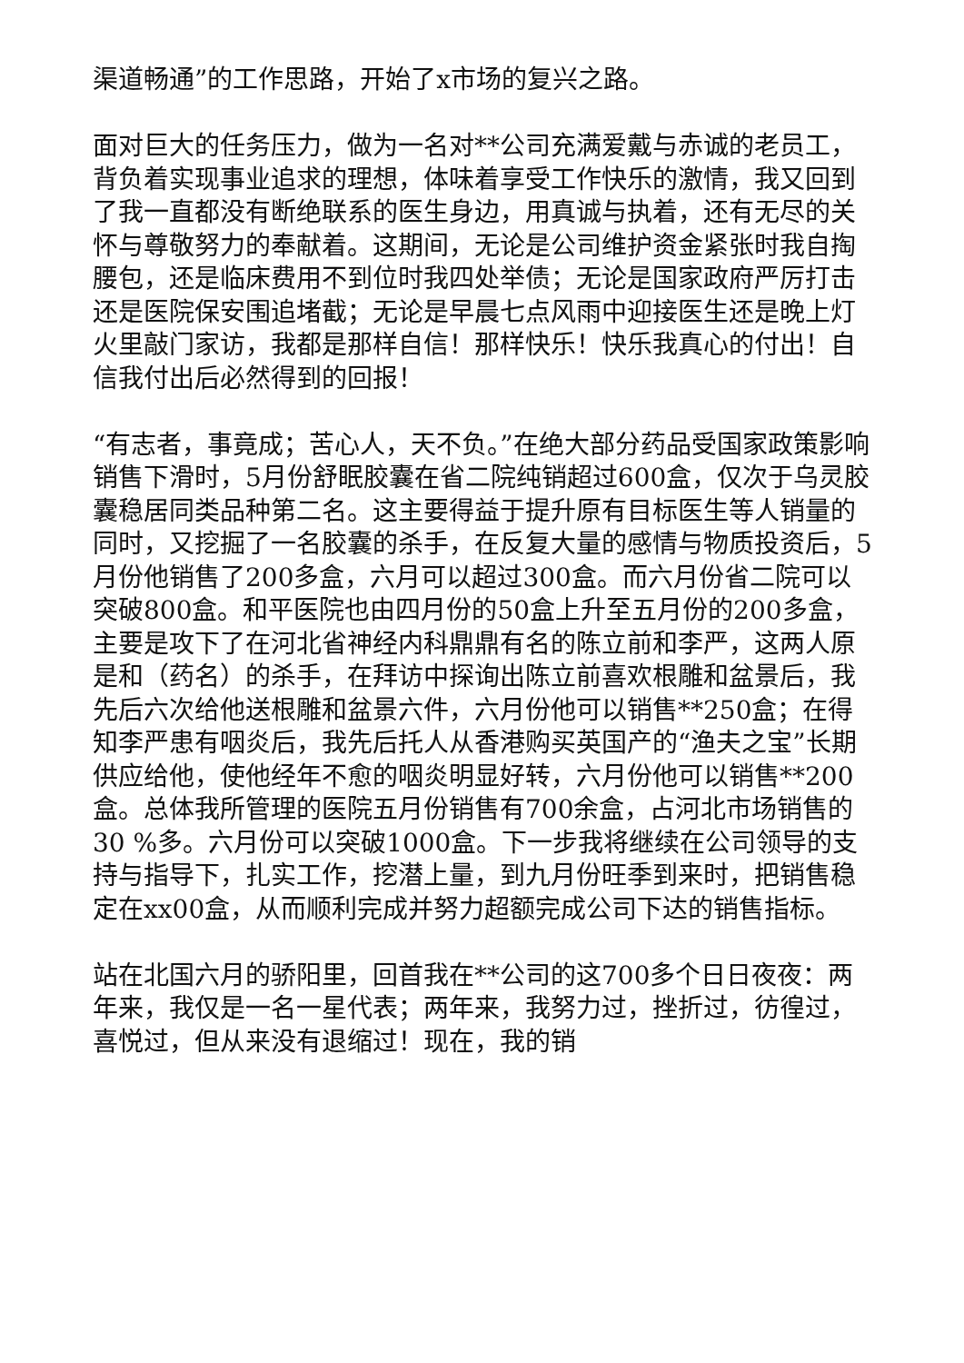渠道畅通”的工作思路，开始了x市场的复兴之路。
面对巨大的任务压力，做为一名对**公司充满爱戴与赤诚的老员工，背负着实现事业追求的理想，体味着享受工作快乐的激情，我又回到了我一直都没有断绝联系的医生身边，用真诚与执着，还有无尽的关怀与尊敬努力的奉献着。这期间，无论是公司维护资金紧张时我自掏腰包，还是临床费用不到位时我四处举债；无论是国家政府严厉打击还是医院保安围追堵截；无论是早晨七点风雨中迎接医生还是晚上灯火里敲门家访，我都是那样自信！那样快乐！快乐我真心的付出！自信我付出后必然得到的回报！
“有志者，事竟成；苦心人，天不负。”在绝大部分药品受国家政策影响销售下滑时，5月份舒眠胶囊在省二院纯销超过600盒，仅次于乌灵胶囊稳居同类品种第二名。这主要得益于提升原有目标医生等人销量的同时，又挖掘了一名胶囊的杀手，在反复大量的感情与物质投资后，5月份他销售了200多盒，六月可以超过300盒。而六月份省二院可以突破800盒。和平医院也由四月份的50盒上升至五月份的200多盒，主要是攻下了在河北省神经内科鼎鼎有名的陈立前和李严，这两人原是和（药名）的杀手，在拜访中探询出陈立前喜欢根雕和盆景后，我先后六次给他送根雕和盆景六件，六月份他可以销售**250盒；在得知李严患有咽炎后，我先后托人从香港购买英国产的“渔夫之宝”长期供应给他，使他经年不愈的咽炎明显好转，六月份他可以销售**200盒。总体我所管理的医院五月份销售有700余盒，占河北市场销售的30 %多。六月份可以突破1000盒。下一步我将继续在公司领导的支持与指导下，扎实工作，挖潜上量，到九月份旺季到来时，把销售稳定在xx00盒，从而顺利完成并努力超额完成公司下达的销售指标。
站在北国六月的骄阳里，回首我在**公司的这700多个日日夜夜：两年来，我仅是一名一星代表；两年来，我努力过，挫折过，彷徨过，喜悦过，但从来没有退缩过！现在，我的销